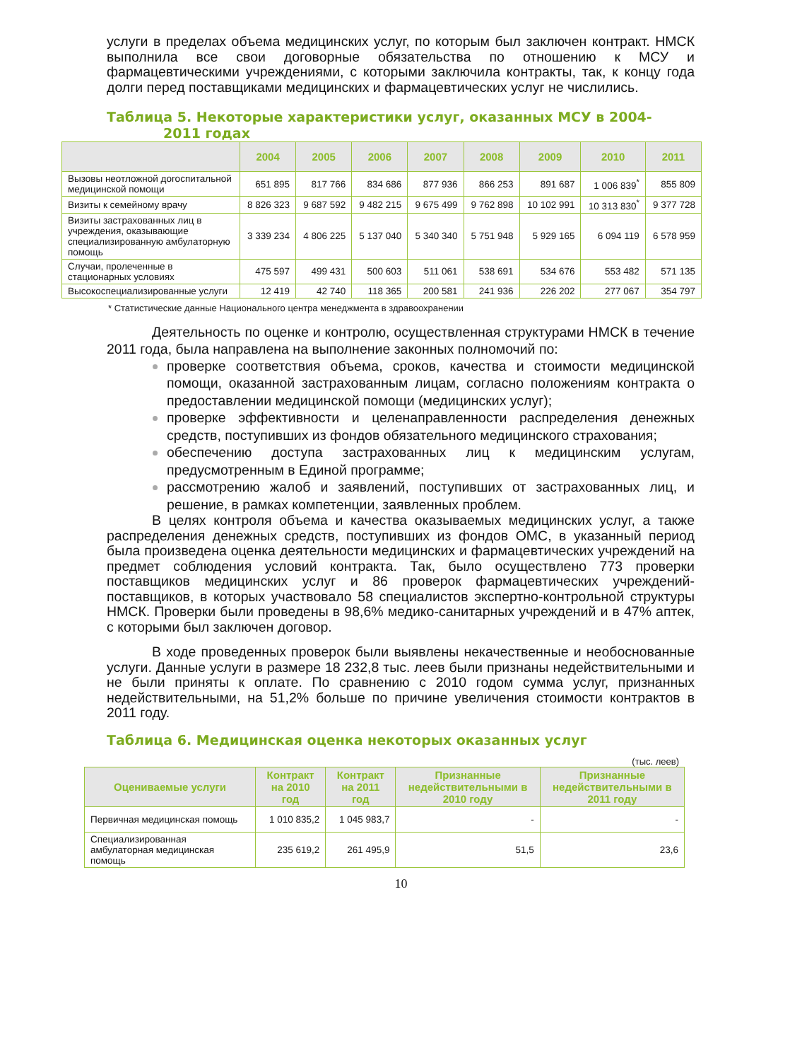услуги в пределах объема медицинских услуг, по которым был заключен контракт. НМСК выполнила все свои договорные обязательства по отношению к МСУ и фармацевтическими учреждениями, с которыми заключила контракты, так, к концу года долги перед поставщиками медицинских и фармацевтических услуг не числились.
Таблица 5. Некоторые характеристики услуг, оказанных МСУ в 2004-
2011 годах
| | 2004 | 2005 | 2006 | 2007 | 2008 | 2009 | 2010 | 2011 |
| --- | --- | --- | --- | --- | --- | --- | --- | --- |
| Вызовы неотложной догоспитальной медицинской помощи | 651 895 | 817 766 | 834 686 | 877 936 | 866 253 | 891 687 | 1 006 839<sup>*</sup> | 855 809 |
| Визиты к семейному врачу | 8 826 323 | 9 687 592 | 9 482 215 | 9 675 499 | 9 762 898 | 10 102 991 | 10 313 830<sup>*</sup> | 9 377 728 |
| Визиты застрахованных лиц в учреждения, оказывающие специализированную амбулаторную помощь | 3 339 234 | 4 806 225 | 5 137 040 | 5 340 340 | 5 751 948 | 5 929 165 | 6 094 119 | 6 578 959 |
| Случаи, пролеченные в стационарных условиях | 475 597 | 499 431 | 500 603 | 511 061 | 538 691 | 534 676 | 553 482 | 571 135 |
| Высокоспециализированные услуги | 12 419 | 42 740 | 118 365 | 200 581 | 241 936 | 226 202 | 277 067 | 354 797 |
* Статистические данные Национального центра менеджмента в здравоохранении
Деятельность по оценке и контролю, осуществленная структурами НМСК в течение 2011 года, была направлена на выполнение законных полномочий по:
проверке соответствия объема, сроков, качества и стоимости медицинской помощи, оказанной застрахованным лицам, согласно положениям контракта о предоставлении медицинской помощи (медицинских услуг);
проверке эффективности и целенаправленности распределения денежных средств, поступивших из фондов обязательного медицинского страхования;
обеспечению доступа застрахованных лиц к медицинским услугам, предусмотренным в Единой программе;
рассмотрению жалоб и заявлений, поступивших от застрахованных лиц, и решение, в рамках компетенции, заявленных проблем.
В целях контроля объема и качества оказываемых медицинских услуг, а также распределения денежных средств, поступивших из фондов ОМС, в указанный период была произведена оценка деятельности медицинских и фармацевтических учреждений на предмет соблюдения условий контракта. Так, было осуществлено 773 проверки поставщиков медицинских услуг и 86 проверок фармацевтических учреждений-поставщиков, в которых участвовало 58 специалистов экспертно-контрольной структуры НМСК. Проверки были проведены в 98,6% медико-санитарных учреждений и в 47% аптек, с которыми был заключен договор.
В ходе проведенных проверок были выявлены некачественные и необоснованные услуги. Данные услуги в размере 18 232,8 тыс. леев были признаны недействительными и не были приняты к оплате. По сравнению с 2010 годом сумма услуг, признанных недействительными, на 51,2% больше по причине увеличения стоимости контрактов в 2011 году.
Таблица 6. Медицинская оценка некоторых оказанных услуг
(тыс. леев)
| Оцениваемые услуги | Контракт на 2010 год | Контракт на 2011 год | Признанные недействительными в 2010 году | Признанные недействительными в 2011 году |
| --- | --- | --- | --- | --- |
| Первичная медицинская помощь | 1 010 835,2 | 1 045 983,7 | - | - |
| Специализированная амбулаторная медицинская помощь | 235 619,2 | 261 495,9 | 51,5 | 23,6 |
10